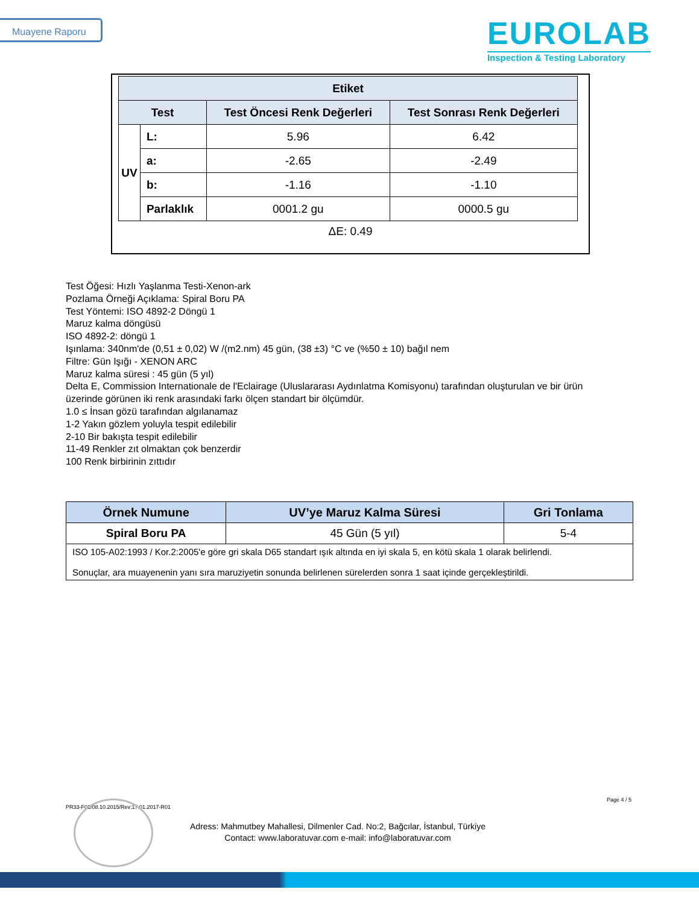Muayene Raporu
EUROLAB
Inspection & Testing Laboratory
| Etiket | | | |
| --- | --- | --- | --- |
| Test | | Test Öncesi Renk Değerleri | Test Sonrası Renk Değerleri |
| UV | L: | 5.96 | 6.42 |
| | a: | -2.65 | -2.49 |
| | b: | -1.16 | -1.10 |
| | Parlaklık | 0001.2 gu | 0000.5 gu |
ΔE: 0.49
Test Öğesi: Hızlı Yaşlanma Testi-Xenon-ark
Pozlama Örneği Açıklama: Spiral Boru PA
Test Yöntemi: ISO 4892-2 Döngü 1
Maruz kalma döngüsü
ISO 4892-2: döngü 1
Işınlama: 340nm'de (0,51 ± 0,02) W /(m2.nm) 45 gün, (38 ±3) °C ve (%50 ± 10) bağıl nem
Filtre: Gün Işığı - XENON ARC
Maruz kalma süresi : 45 gün (5 yıl)
Delta E, Commission Internationale de l'Eclairage (Uluslararası Aydınlatma Komisyonu) tarafından oluşturulan ve bir ürün üzerinde görünen iki renk arasındaki farkı ölçen standart bir ölçümdür.
1.0 ≤ İnsan gözü tarafından algılanamaz
1-2 Yakın gözlem yoluyla tespit edilebilir
2-10 Bir bakışta tespit edilebilir
11-49 Renkler zıt olmaktan çok benzerdir
100 Renk birbirinin zıttıdır
| Örnek Numune | UV’ye Maruz Kalma Süresi | Gri Tonlama |
| --- | --- | --- |
| Spiral Boru PA | 45 Gün (5 yıl) | 5-4 |
| ISO 105-A02:1993 / Kor.2:2005'e göre gri skala D65 standart ışık altında en iyi skala 5, en kötü skala 1 olarak belirlendi. Sonuçlar, ara muayenenin yanı sıra maruziyetin sonunda belirlenen sürelerden sonra 1 saat içinde gerçekleştirildi. | | |
Page 4 / 5
PR33-F01/08.10.2015/Rev:17.01.2017-R01
Adress: Mahmutbey Mahallesi, Dilmenler Cad. No:2, Bağcılar, İstanbul, Türkiye
Contact: www.laboratuvar.com e-mail: info@laboratuvar.com